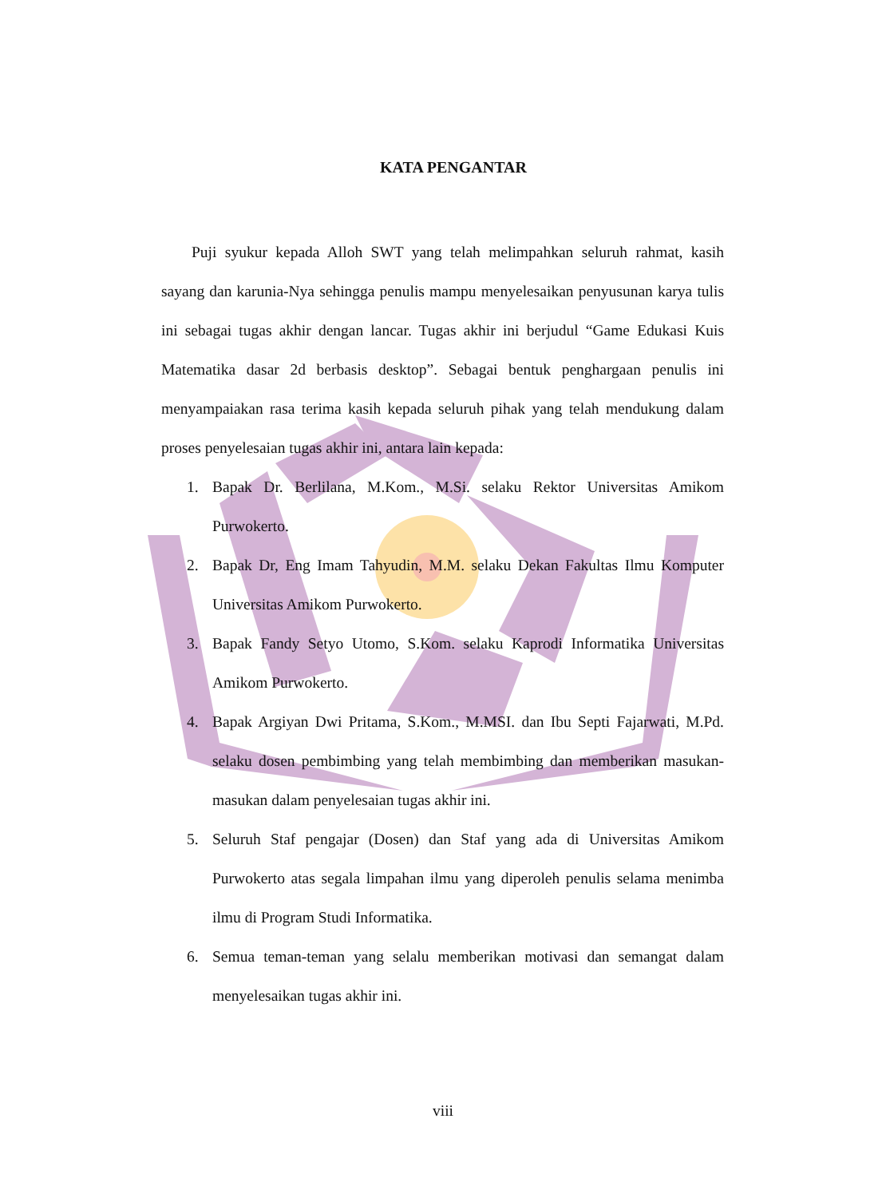KATA PENGANTAR
Puji syukur kepada Alloh SWT yang telah melimpahkan seluruh rahmat, kasih sayang dan karunia-Nya sehingga penulis mampu menyelesaikan penyusunan karya tulis ini sebagai tugas akhir dengan lancar. Tugas akhir ini berjudul “Game Edukasi Kuis Matematika dasar 2d berbasis desktop”. Sebagai bentuk penghargaan penulis ini menyampaiakan rasa terima kasih kepada seluruh pihak yang telah mendukung dalam proses penyelesaian tugas akhir ini, antara lain kepada:
1. Bapak Dr. Berlilana, M.Kom., M.Si. selaku Rektor Universitas Amikom Purwokerto.
2. Bapak Dr, Eng Imam Tahyudin, M.M. selaku Dekan Fakultas Ilmu Komputer Universitas Amikom Purwokerto.
3. Bapak Fandy Setyo Utomo, S.Kom. selaku Kaprodi Informatika Universitas Amikom Purwokerto.
4. Bapak Argiyan Dwi Pritama, S.Kom., M.MSI. dan Ibu Septi Fajarwati, M.Pd. selaku dosen pembimbing yang telah membimbing dan memberikan masukan- masukan dalam penyelesaian tugas akhir ini.
5. Seluruh Staf pengajar (Dosen) dan Staf yang ada di Universitas Amikom Purwokerto atas segala limpahan ilmu yang diperoleh penulis selama menimba ilmu di Program Studi Informatika.
6. Semua teman-teman yang selalu memberikan motivasi dan semangat dalam menyelesaikan tugas akhir ini.
viii